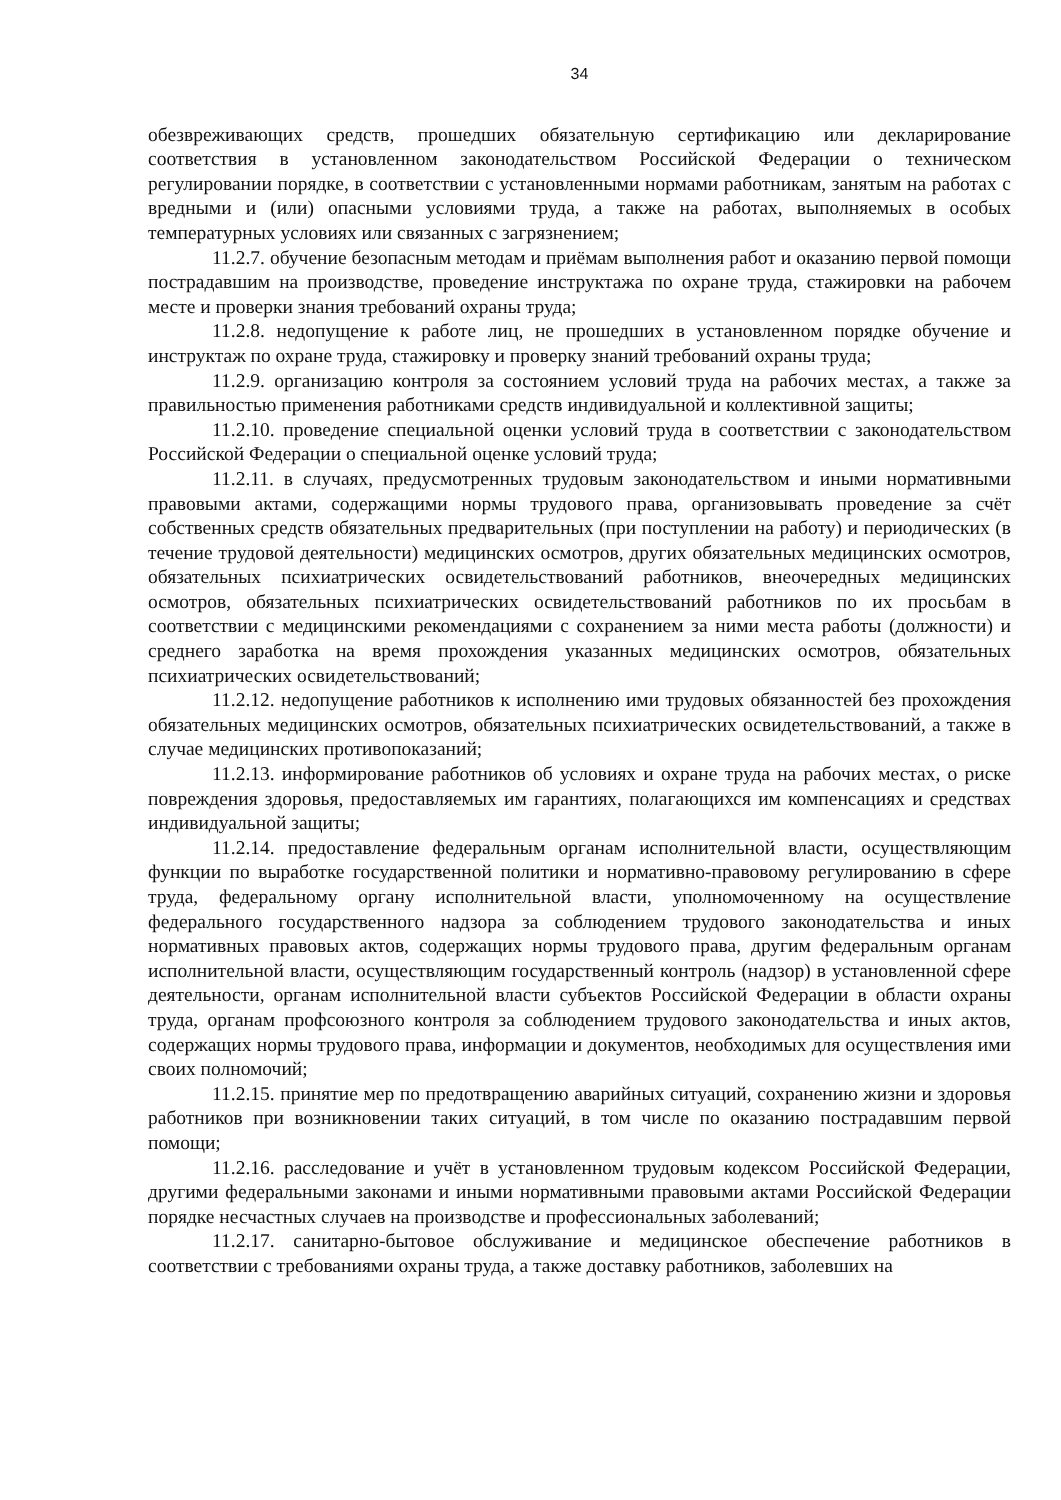34
обезвреживающих средств, прошедших обязательную сертификацию или декларирование соответствия в установленном законодательством Российской Федерации о техническом регулировании порядке, в соответствии с установленными нормами работникам, занятым на работах с вредными и (или) опасными условиями труда, а также на работах, выполняемых в особых температурных условиях или связанных с загрязнением;
11.2.7. обучение безопасным методам и приёмам выполнения работ и оказанию первой помощи пострадавшим на производстве, проведение инструктажа по охране труда, стажировки на рабочем месте и проверки знания требований охраны труда;
11.2.8. недопущение к работе лиц, не прошедших в установленном порядке обучение и инструктаж по охране труда, стажировку и проверку знаний требований охраны труда;
11.2.9. организацию контроля за состоянием условий труда на рабочих местах, а также за правильностью применения работниками средств индивидуальной и коллективной защиты;
11.2.10. проведение специальной оценки условий труда в соответствии с законодательством Российской Федерации о специальной оценке условий труда;
11.2.11. в случаях, предусмотренных трудовым законодательством и иными нормативными правовыми актами, содержащими нормы трудового права, организовывать проведение за счёт собственных средств обязательных предварительных (при поступлении на работу) и периодических (в течение трудовой деятельности) медицинских осмотров, других обязательных медицинских осмотров, обязательных психиатрических освидетельствований работников, внеочередных медицинских осмотров, обязательных психиатрических освидетельствований работников по их просьбам в соответствии с медицинскими рекомендациями с сохранением за ними места работы (должности) и среднего заработка на время прохождения указанных медицинских осмотров, обязательных психиатрических освидетельствований;
11.2.12. недопущение работников к исполнению ими трудовых обязанностей без прохождения обязательных медицинских осмотров, обязательных психиатрических освидетельствований, а также в случае медицинских противопоказаний;
11.2.13. информирование работников об условиях и охране труда на рабочих местах, о риске повреждения здоровья, предоставляемых им гарантиях, полагающихся им компенсациях и средствах индивидуальной защиты;
11.2.14. предоставление федеральным органам исполнительной власти, осуществляющим функции по выработке государственной политики и нормативно-правовому регулированию в сфере труда, федеральному органу исполнительной власти, уполномоченному на осуществление федерального государственного надзора за соблюдением трудового законодательства и иных нормативных правовых актов, содержащих нормы трудового права, другим федеральным органам исполнительной власти, осуществляющим государственный контроль (надзор) в установленной сфере деятельности, органам исполнительной власти субъектов Российской Федерации в области охраны труда, органам профсоюзного контроля за соблюдением трудового законодательства и иных актов, содержащих нормы трудового права, информации и документов, необходимых для осуществления ими своих полномочий;
11.2.15. принятие мер по предотвращению аварийных ситуаций, сохранению жизни и здоровья работников при возникновении таких ситуаций, в том числе по оказанию пострадавшим первой помощи;
11.2.16. расследование и учёт в установленном трудовым кодексом Российской Федерации, другими федеральными законами и иными нормативными правовыми актами Российской Федерации порядке несчастных случаев на производстве и профессиональных заболеваний;
11.2.17. санитарно-бытовое обслуживание и медицинское обеспечение работников в соответствии с требованиями охраны труда, а также доставку работников, заболевших на